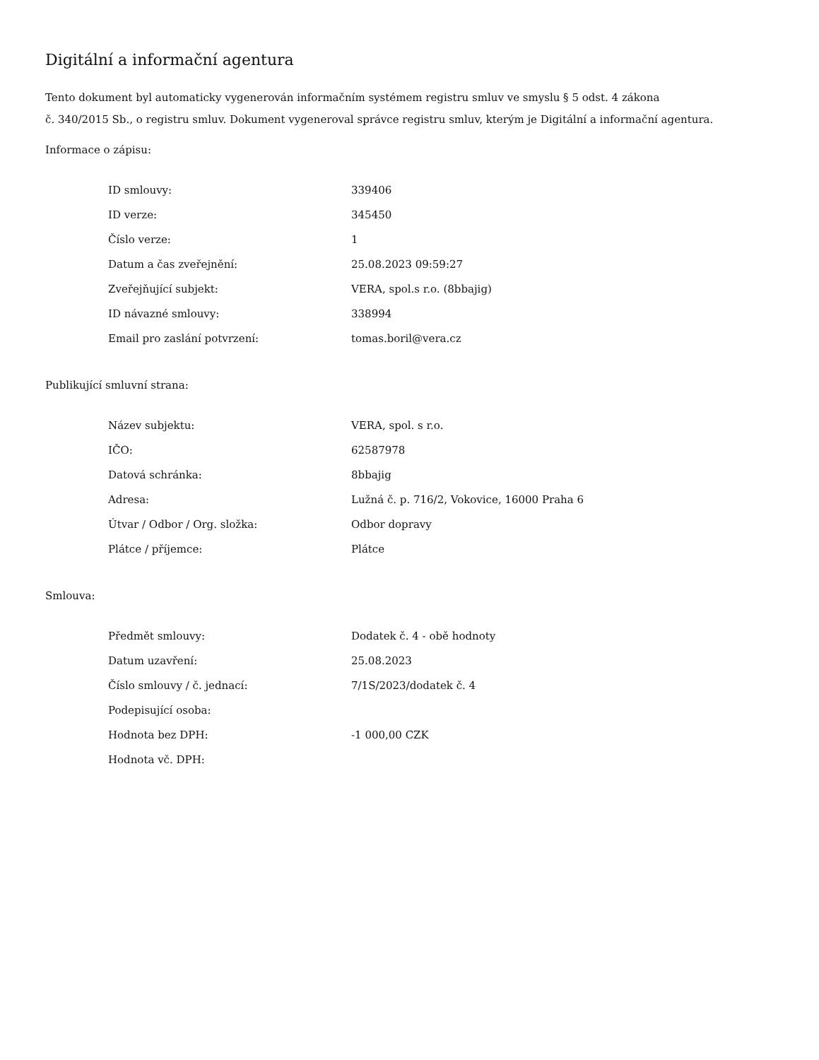Digitální a informační agentura
Tento dokument byl automaticky vygenerován informačním systémem registru smluv ve smyslu § 5 odst. 4 zákona
č. 340/2015 Sb., o registru smluv. Dokument vygeneroval správce registru smluv, kterým je Digitální a informační agentura.
Informace o zápisu:
| ID smlouvy: | 339406 |
| ID verze: | 345450 |
| Číslo verze: | 1 |
| Datum a čas zveřejnění: | 25.08.2023 09:59:27 |
| Zveřejňující subjekt: | VERA, spol.s r.o. (8bbajig) |
| ID návazné smlouvy: | 338994 |
| Email pro zaslání potvrzení: | tomas.boril@vera.cz |
Publikující smluvní strana:
| Název subjektu: | VERA, spol. s r.o. |
| IČO: | 62587978 |
| Datová schránka: | 8bbajig |
| Adresa: | Lužná č. p. 716/2, Vokovice, 16000 Praha 6 |
| Útvar / Odbor / Org. složka: | Odbor dopravy |
| Plátce / příjemce: | Plátce |
Smlouva:
| Předmět smlouvy: | Dodatek č. 4 - obě hodnoty |
| Datum uzavření: | 25.08.2023 |
| Číslo smlouvy / č. jednací: | 7/1S/2023/dodatek č. 4 |
| Podepisující osoba: | |
| Hodnota bez DPH: | -1 000,00 CZK |
| Hodnota vč. DPH: | |